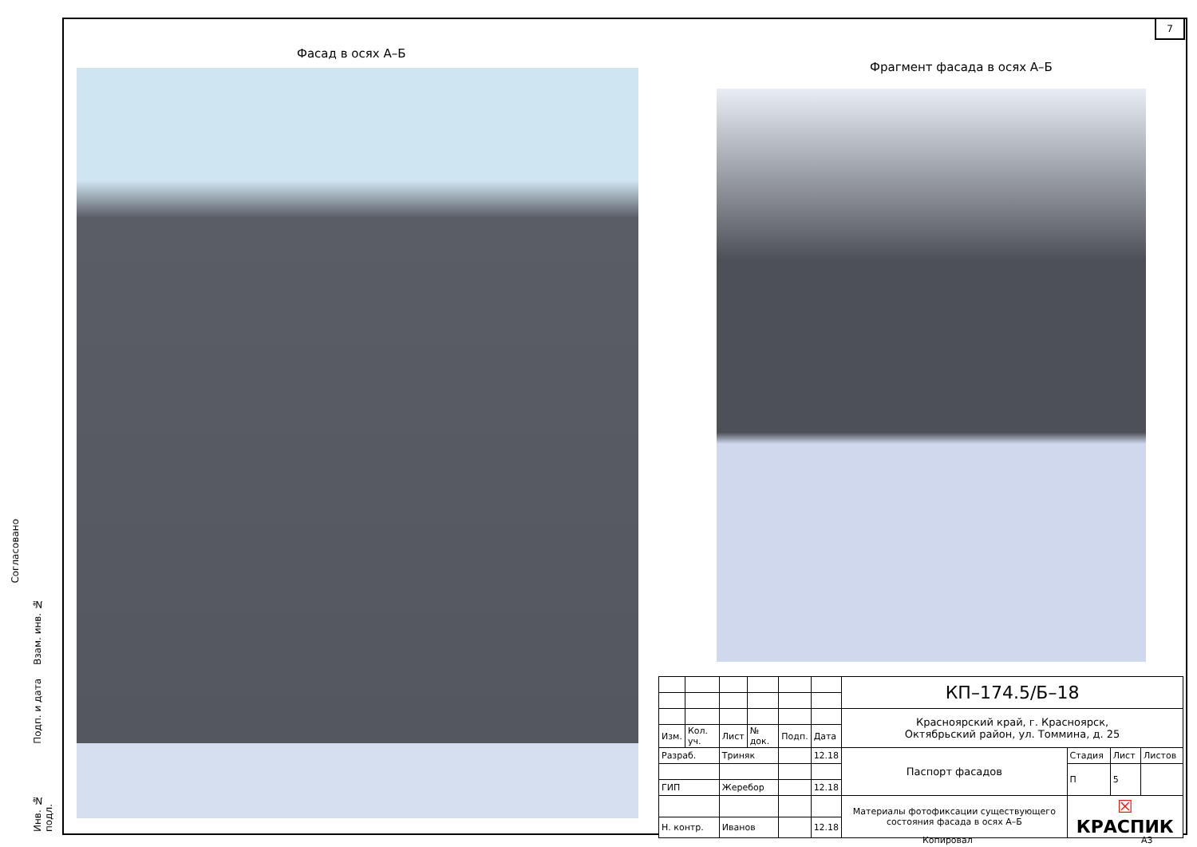Согласовано
Взам. инв. №
Подп. и дата
Инв. № подл.
7
Фасад в осях А–Б
Фрагмент фасада в осях А–Б
| | | | | | | КП–174.5/Б–18 | | | |
| | | | | | | Красноярский край, г. Красноярск, Октябрьский район, ул. Томмина, д. 25 | | | |
| Изм. | Кол. уч. | Лист | № док. | Подп. | Дата | | | | |
| Разраб. | | Триняк | | | 12.18 | Паспорт фасадов | Стадия | Лист | Листов |
| | | | | | | | П | 5 | |
| ГИП | | Жеребор | | | 12.18 | | | | |
| | | | | | | Материалы фотофиксации существующего состояния фасада в осях А–Б | ☒ КРАСПИК | | |
| Н. контр. | | Иванов | | | 12.18 | | | | |
Копировал А3